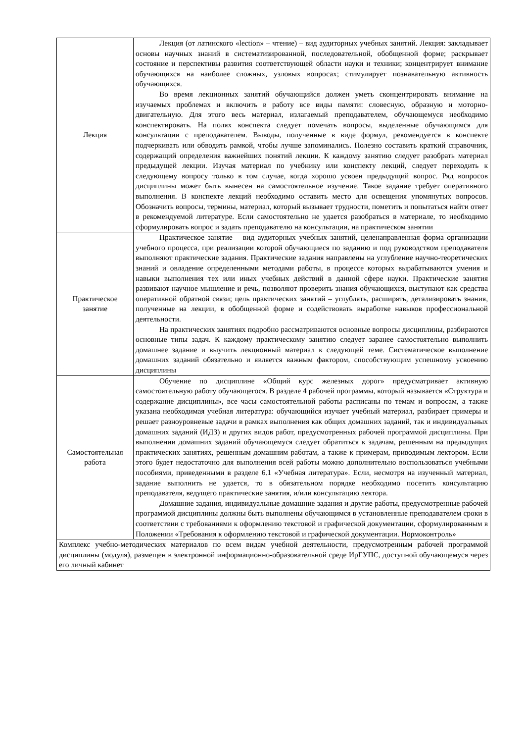| Лекция | Лекция (от латинского «lection» – чтение) – вид аудиторных учебных занятий. Лекция: закладывает основы научных знаний в систематизированной, последовательной, обобщенной форме; раскрывает состояние и перспективы развития соответствующей области науки и техники; концентрирует внимание обучающихся на наиболее сложных, узловых вопросах; стимулирует познавательную активность обучающихся. Во время лекционных занятий обучающийся должен уметь сконцентрировать внимание на изучаемых проблемах и включить в работу все виды памяти: словесную, образную и моторно-двигательную. Для этого весь материал, излагаемый преподавателем, обучающемуся необходимо конспектировать. На полях конспекта следует помечать вопросы, выделенные обучающимся для консультации с преподавателем. Выводы, полученные в виде формул, рекомендуется в конспекте подчеркивать или обводить рамкой, чтобы лучше запоминались. Полезно составить краткий справочник, содержащий определения важнейших понятий лекции. К каждому занятию следует разобрать материал предыдущей лекции. Изучая материал по учебнику или конспекту лекций, следует переходить к следующему вопросу только в том случае, когда хорошо усвоен предыдущий вопрос. Ряд вопросов дисциплины может быть вынесен на самостоятельное изучение. Такое задание требует оперативного выполнения. В конспекте лекций необходимо оставить место для освещения упомянутых вопросов. Обозначить вопросы, термины, материал, который вызывает трудности, пометить и попытаться найти ответ в рекомендуемой литературе. Если самостоятельно не удается разобраться в материале, то необходимо сформулировать вопрос и задать преподавателю на консультации, на практическом занятии |
| Практическое занятие | Практическое занятие – вид аудиторных учебных занятий, целенаправленная форма организации учебного процесса, при реализации которой обучающиеся по заданию и под руководством преподавателя выполняют практические задания. Практические задания направлены на углубление научно-теоретических знаний и овладение определенными методами работы, в процессе которых вырабатываются умения и навыки выполнения тех или иных учебных действий в данной сфере науки. Практические занятия развивают научное мышление и речь, позволяют проверить знания обучающихся, выступают как средства оперативной обратной связи; цель практических занятий – углублять, расширять, детализировать знания, полученные на лекции, в обобщенной форме и содействовать выработке навыков профессиональной деятельности. На практических занятиях подробно рассматриваются основные вопросы дисциплины, разбираются основные типы задач. К каждому практическому занятию следует заранее самостоятельно выполнить домашнее задание и выучить лекционный материал к следующей теме. Систематическое выполнение домашних заданий обязательно и является важным фактором, способствующим успешному усвоению дисциплины |
| Самостоятельная работа | Обучение по дисциплине «Общий курс железных дорог» предусматривает активную самостоятельную работу обучающегося. В разделе 4 рабочей программы, который называется «Структура и содержание дисциплины», все часы самостоятельной работы расписаны по темам и вопросам, а также указана необходимая учебная литература: обучающийся изучает учебный материал, разбирает примеры и решает разноуровневые задачи в рамках выполнения как общих домашних заданий, так и индивидуальных домашних заданий (ИДЗ) и других видов работ, предусмотренных рабочей программой дисциплины. При выполнении домашних заданий обучающемуся следует обратиться к задачам, решенным на предыдущих практических занятиях, решенным домашним работам, а также к примерам, приводимым лектором. Если этого будет недостаточно для выполнения всей работы можно дополнительно воспользоваться учебными пособиями, приведенными в разделе 6.1 «Учебная литература». Если, несмотря на изученный материал, задание выполнить не удается, то в обязательном порядке необходимо посетить консультацию преподавателя, ведущего практические занятия, и/или консультацию лектора. Домашние задания, индивидуальные домашние задания и другие работы, предусмотренные рабочей программой дисциплины должны быть выполнены обучающимся в установленные преподавателем сроки в соответствии с требованиями к оформлению текстовой и графической документации, сформулированным в Положении «Требования к оформлению текстовой и графической документации. Нормоконтроль» |
| Комплекс учебно-методических материалов по всем видам учебной деятельности, предусмотренным рабочей программой дисциплины (модуля), размещен в электронной информационно-образовательной среде ИрГУПС, доступной обучающемуся через его личный кабинет | |